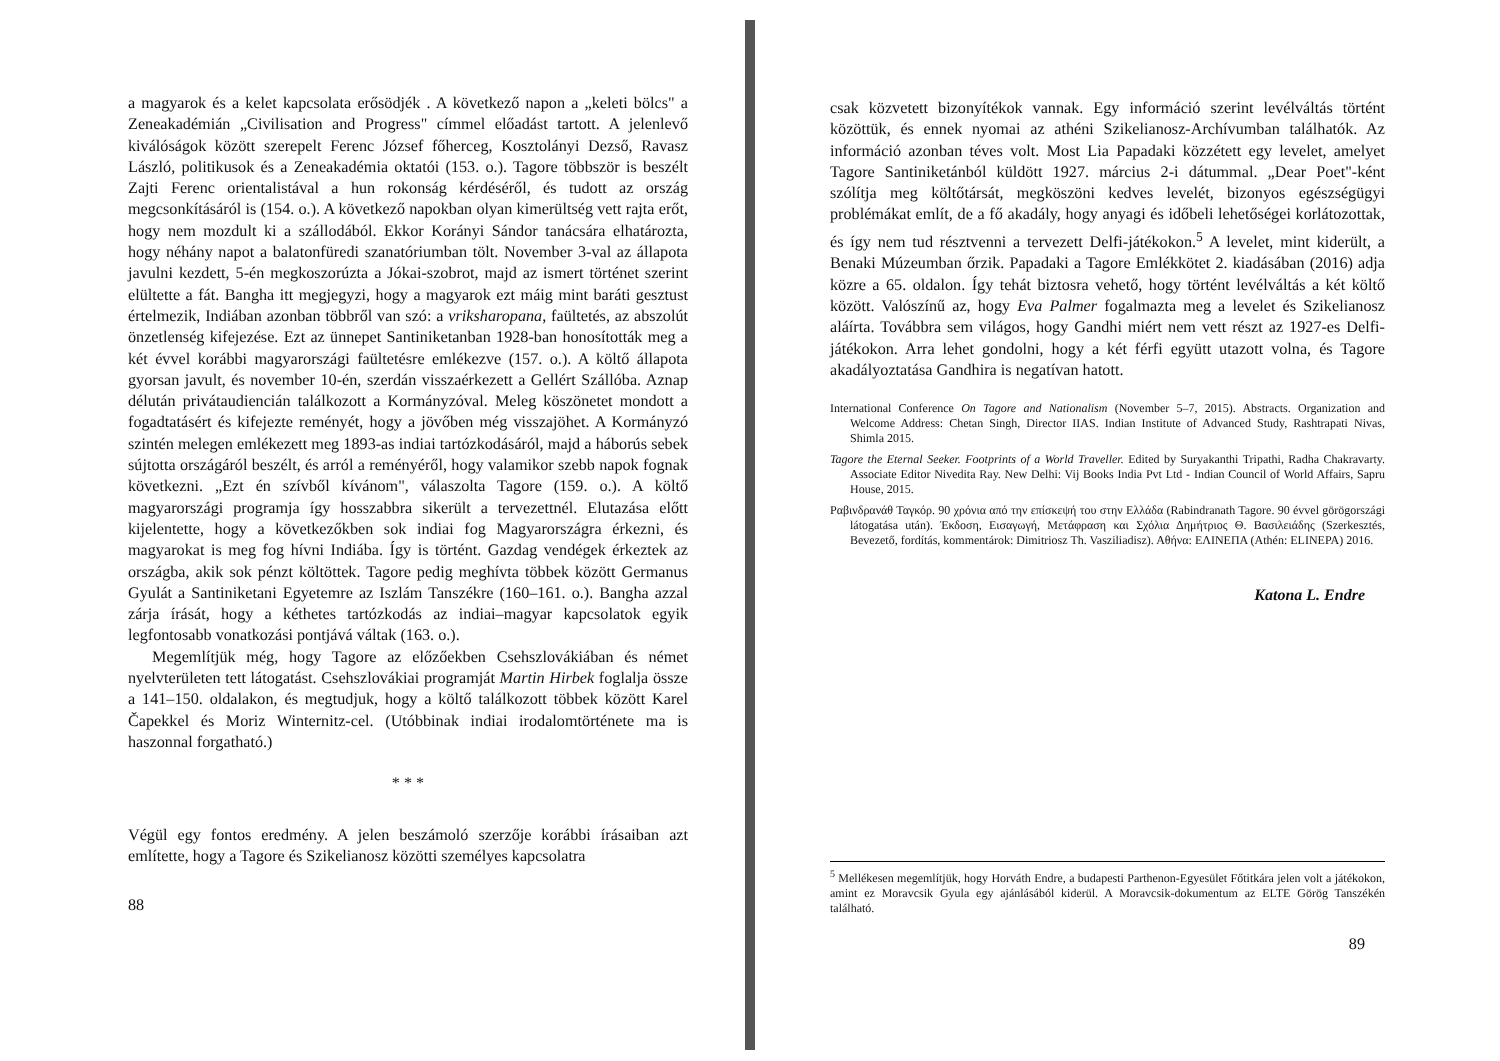a magyarok és a kelet kapcsolata erősödjék . A következő napon a „keleti bölcs" a Zeneakadémián „Civilisation and Progress" címmel előadást tartott. A jelenlevő kiválóságok között szerepelt Ferenc József főherceg, Kosztolányi Dezső, Ravasz László, politikusok és a Zeneakadémia oktatói (153. o.). Tagore többször is beszélt Zajti Ferenc orientalistával a hun rokonság kérdéséről, és tudott az ország megcsonkításáról is (154. o.). A következő napokban olyan kimerültség vett rajta erőt, hogy nem mozdult ki a szállodából. Ekkor Korányi Sándor tanácsára elhatározta, hogy néhány napot a balatonfüredi szanatóriumban tölt. November 3-val az állapota javulni kezdett, 5-én megkoszorúzta a Jókai-szobrot, majd az ismert történet szerint elültette a fát. Bangha itt megjegyzi, hogy a magyarok ezt máig mint baráti gesztust értelmezik, Indiában azonban többről van szó: a vriksharopana, faültetés, az abszolút önzetlenség kifejezése. Ezt az ünnepet Santiniketanban 1928-ban honosították meg a két évvel korábbi magyarországi faültetésre emlékezve (157. o.). A költő állapota gyorsan javult, és november 10-én, szerdán visszaérkezett a Gellért Szállóba. Aznap délután privátaudiencián találkozott a Kormányzóval. Meleg köszönetet mondott a fogadtatásért és kifejezte reményét, hogy a jövőben még visszajöhet. A Kormányzó szintén melegen emlékezett meg 1893-as indiai tartózkodásáról, majd a háborús sebek sújtotta országáról beszélt, és arról a reményéről, hogy valamikor szebb napok fognak következni. „Ezt én szívből kívánom", válaszolta Tagore (159. o.). A költő magyarországi programja így hosszabbra sikerült a tervezettnél. Elutazása előtt kijelentette, hogy a következőkben sok indiai fog Magyarországra érkezni, és magyarokat is meg fog hívni Indiába. Így is történt. Gazdag vendégek érkeztek az országba, akik sok pénzt költöttek. Tagore pedig meghívta többek között Germanus Gyulát a Santiniketani Egyetemre az Iszlám Tanszékre (160–161. o.). Bangha azzal zárja írását, hogy a kéthetes tartózkodás az indiai–magyar kapcsolatok egyik legfontosabb vonatkozási pontjává váltak (163. o.).
Megemlítjük még, hogy Tagore az előzőekben Csehszlovákiában és német nyelvterületen tett látogatást. Csehszlovákiai programját Martin Hirbek foglalja össze a 141–150. oldalakon, és megtudjuk, hogy a költő találkozott többek között Karel Čapekkel és Moriz Winternitz-cel. (Utóbbinak indiai irodalomtörténete ma is haszonnal forgatható.)
* * *
Végül egy fontos eredmény. A jelen beszámoló szerzője korábbi írásaiban azt említette, hogy a Tagore és Szikelianosz közötti személyes kapcsolatra
88
csak közvetett bizonyítékok vannak. Egy információ szerint levélváltás történt közöttük, és ennek nyomai az athéni Szikelianosz-Archívumban találhatók. Az információ azonban téves volt. Most Lia Papadaki közzétett egy levelet, amelyet Tagore Santiniketánból küldött 1927. március 2-i dátummal. „Dear Poet"-ként szólítja meg költőtársát, megköszöni kedves levelét, bizonyos egészségügyi problémákat említ, de a fő akadály, hogy anyagi és időbeli lehetőségei korlátozottak, és így nem tud résztvenni a tervezett Delfi-játékokon.<sup>5</sup> A levelet, mint kiderült, a Benaki Múzeumban őrzik. Papadaki a Tagore Emlékkötet 2. kiadásában (2016) adja közre a 65. oldalon. Így tehát biztosra vehető, hogy történt levélváltás a két költő között. Valószínű az, hogy Eva Palmer fogalmazta meg a levelet és Szikelianosz aláírta. Továbbra sem világos, hogy Gandhi miért nem vett részt az 1927-es Delfi-játékokon. Arra lehet gondolni, hogy a két férfi együtt utazott volna, és Tagore akadályoztatása Gandhira is negatívan hatott.
International Conference On Tagore and Nationalism (November 5–7, 2015). Abstracts. Organization and Welcome Address: Chetan Singh, Director IIAS. Indian Institute of Advanced Study, Rashtrapati Nivas, Shimla 2015.
Tagore the Eternal Seeker. Footprints of a World Traveller. Edited by Suryakanthi Tripathi, Radha Chakravarty. Associate Editor Nivedita Ray. New Delhi: Vij Books India Pvt Ltd - Indian Council of World Affairs, Sapru House, 2015.
Ραβινδρανάθ Ταγκόρ. 90 χρόνια από την επίσκεψή του στην Ελλάδα (Rabindranath Tagore. 90 évvel görögországi látogatása után). Έκδοση, Εισαγωγή, Μετάφραση και Σχόλια Δημήτριος Θ. Βασιλειάδης (Szerkesztés, Bevezető, fordítás, kommentárok: Dimitriosz Th. Vasziliadisz). Αθήνα: ΕΛΙΝΕΠΑ (Athén: ELINEPA) 2016.
Katona L. Endre
<sup>5</sup> Mellékesen megemlítjük, hogy Horváth Endre, a budapesti Parthenon-Egyesület Főtitkára jelen volt a játékokon, amint ez Moravcsik Gyula egy ajánlásából kiderül. A Moravcsik-dokumentum az ELTE Görög Tanszékén található.
89